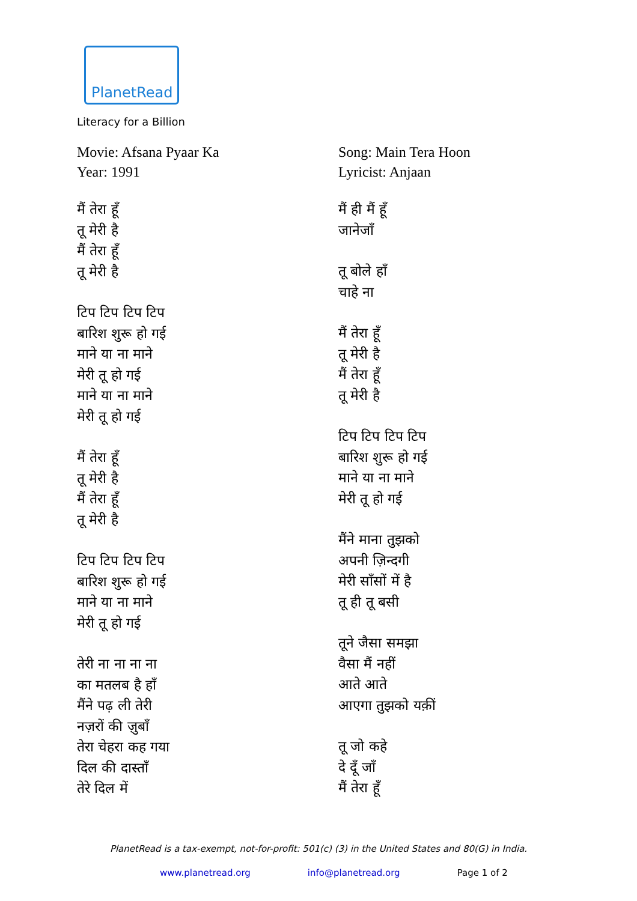PlanetRead
Literacy for a Billion
Movie: Afsana Pyaar Ka
Year: 1991
मैं तेरा हूँ
तू मेरी है
मैं तेरा हूँ
तू मेरी है
टिप टिप टिप टिप
बारिश शुरू हो गई
माने या ना माने
मेरी तू हो गई
माने या ना माने
मेरी तू हो गई
मैं तेरा हूँ
तू मेरी है
मैं तेरा हूँ
तू मेरी है
टिप टिप टिप टिप
बारिश शुरू हो गई
माने या ना माने
मेरी तू हो गई
तेरी ना ना ना ना
का मतलब है हाँ
मैंने पढ़ ली तेरी
नज़रों की ज़ुबाँ
तेरा चेहरा कह गया
दिल की दास्ताँ
तेरे दिल में
Song: Main Tera Hoon
Lyricist: Anjaan
मैं ही मैं हूँ
जानेजाँ
तू बोले हाँ
चाहे ना
मैं तेरा हूँ
तू मेरी है
मैं तेरा हूँ
तू मेरी है
टिप टिप टिप टिप
बारिश शुरू हो गई
माने या ना माने
मेरी तू हो गई
मैंने माना तुझको
अपनी ज़िन्दगी
मेरी साँसों में है
तू ही तू बसी
तूने जैसा समझा
वैसा मैं नहीं
आते आते
आएगा तुझको यक़ीं
तू जो कहे
दे दूँ जाँ
मैं तेरा हूँ
PlanetRead is a tax-exempt, not-for-profit: 501(c) (3) in the United States and 80(G) in India.
www.planetread.org info@planetread.org Page 1 of 2